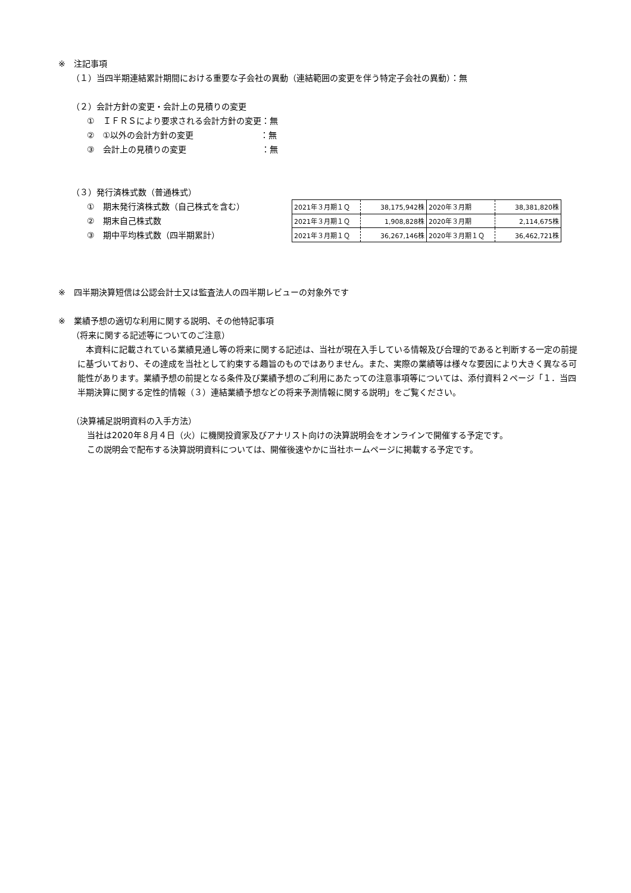※　注記事項
（１）当四半期連結累計期間における重要な子会社の異動（連結範囲の変更を伴う特定子会社の異動）：無
（２）会計方針の変更・会計上の見積りの変更
①　ＩＦＲＳにより要求される会計方針の変更：無
②　①以外の会計方針の変更　　　　　　　　：無
③　会計上の見積りの変更　　　　　　　　　：無
（３）発行済株式数（普通株式）
①　期末発行済株式数（自己株式を含む）
②　期末自己株式数
③　期中平均株式数（四半期累計）
| 2021年３月期１Ｑ | 38,175,942株 | 2020年３月期 | 38,381,820株 |
| 2021年３月期１Ｑ | 1,908,828株 | 2020年３月期 | 2,114,675株 |
| 2021年３月期１Ｑ | 36,267,146株 | 2020年３月期１Ｑ | 36,462,721株 |
※　四半期決算短信は公認会計士又は監査法人の四半期レビューの対象外です
※　業績予想の適切な利用に関する説明、その他特記事項
（将来に関する記述等についてのご注意）
　本資料に記載されている業績見通し等の将来に関する記述は、当社が現在入手している情報及び合理的であると判断する一定の前提に基づいており、その達成を当社として約束する趣旨のものではありません。また、実際の業績等は様々な要因により大きく異なる可能性があります。業績予想の前提となる条件及び業績予想のご利用にあたっての注意事項等については、添付資料２ページ「１．当四半期決算に関する定性的情報（３）連結業績予想などの将来予測情報に関する説明」をご覧ください。
（決算補足説明資料の入手方法）
当社は2020年８月４日（火）に機関投資家及びアナリスト向けの決算説明会をオンラインで開催する予定です。
この説明会で配布する決算説明資料については、開催後速やかに当社ホームページに掲載する予定です。